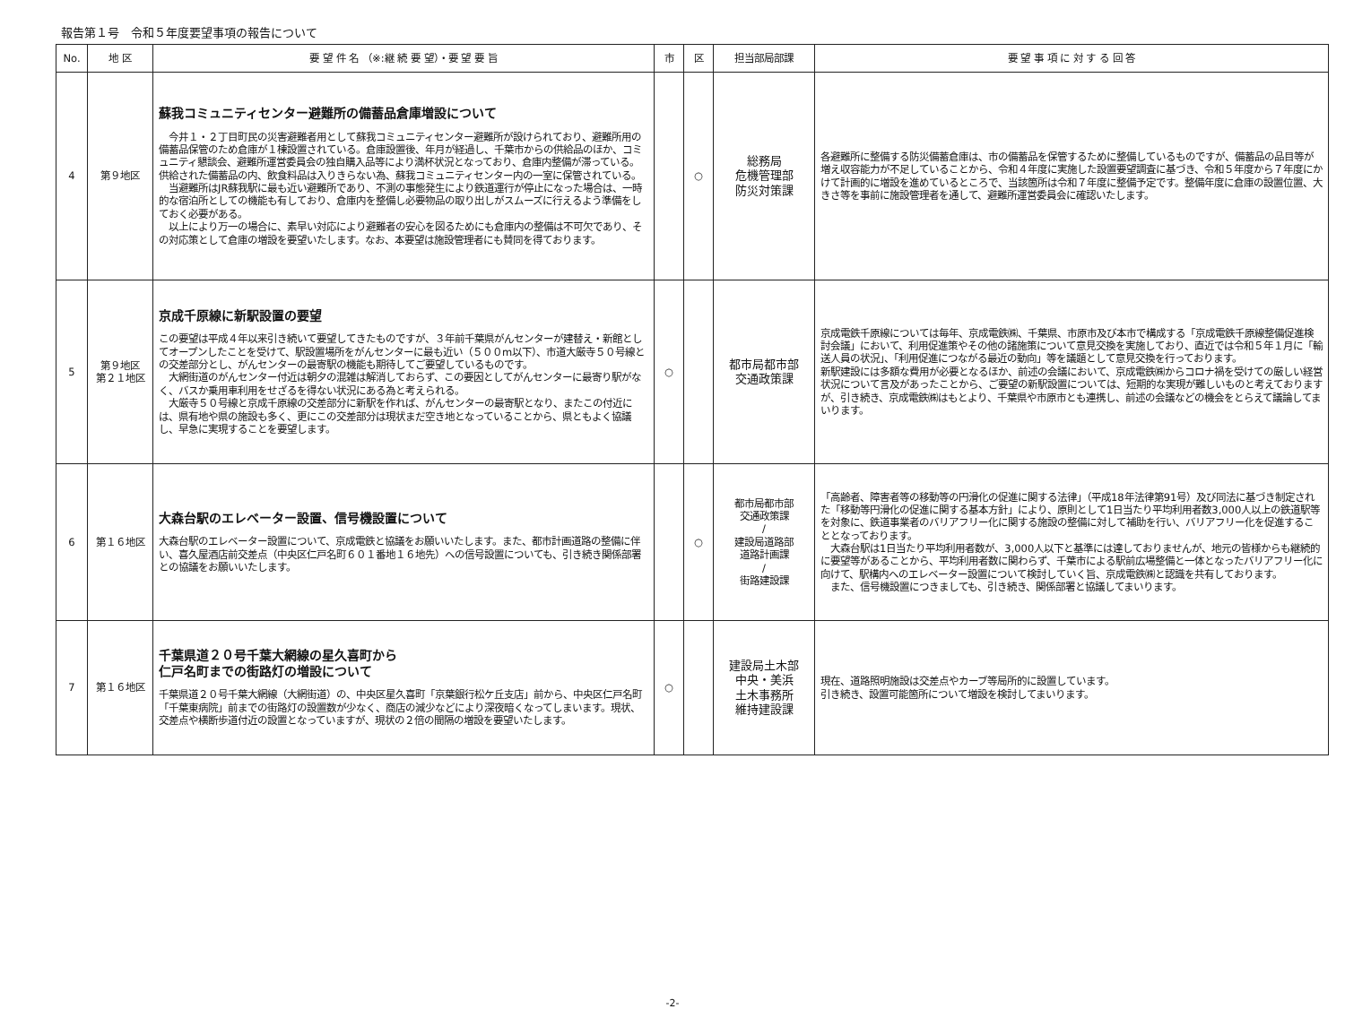報告第１号　令和５年度要望事項の報告について
| No. | 地 区 | 要 望 件 名 （※:継 続 要 望）・要 望 要 旨 | 市 | 区 | 担当部局部課 | 要 望 事 項 に 対 す る 回 答 |
| --- | --- | --- | --- | --- | --- | --- |
| 4 | 第９地区 | 蘇我コミュニティセンター避難所の備蓄品倉庫増設について 今井１・２丁目町民の災害避難者用として蘇我コミュニティセンター避難所が設けられており、避難所用の備蓄品保管のため倉庫が１棟設置されている。倉庫設置後、年月が経過し、千葉市からの供給品のほか、コミュニティ懇談会、避難所運営委員会の独自購入品等により満杯状況となっており、倉庫内整備が滞っている。供給された備蓄品の内、飲食料品は入りきらない為、蘇我コミュニティセンター内の一室に保管されている。 当避難所はJR蘇我駅に最も近い避難所であり、不測の事態発生により鉄道運行が停止になった場合は、一時的な宿泊所としての機能も有しており、倉庫内を整備し必要物品の取り出しがスムーズに行えるよう準備をしておく必要がある。 以上により万一の場合に、素早い対応により避難者の安心を図るためにも倉庫内の整備は不可欠であり、その対応策として倉庫の増設を要望いたします。なお、本要望は施設管理者にも賛同を得ております。 | | ○ | 総務局 危機管理部 防災対策課 | 各避難所に整備する防災備蓄倉庫は、市の備蓄品を保管するために整備しているものですが、備蓄品の品目等が増え収容能力が不足していることから、令和４年度に実施した設置要望調査に基づき、令和５年度から７年度にかけて計画的に増設を進めているところで、当該箇所は令和７年度に整備予定です。整備年度に倉庫の設置位置、大きさ等を事前に施設管理者を通して、避難所運営委員会に確認いたします。 |
| 5 | 第９地区 第２１地区 | 京成千原線に新駅設置の要望 この要望は平成４年以来引き続いて要望してきたものですが、３年前千葉県がんセンターが建替え・新館としてオープンしたことを受けて、駅設置場所をがんセンターに最も近い（５００m以下）、市道大厳寺５０号線との交差部分とし、がんセンターの最寄駅の機能も期待してご要望しているものです。 大網街道のがんセンター付近は朝夕の混雑は解消しておらず、この要因としてがんセンターに最寄り駅がなく、バスか乗用車利用をせざるを得ない状況にある為と考えられる。 大厳寺５０号線と京成千原線の交差部分に新駅を作れば、がんセンターの最寄駅となり、またこの付近には、県有地や県の施設も多く、更にこの交差部分は現状まだ空き地となっていることから、県ともよく協議し、早急に実現することを要望します。 | ○ | | 都市局都市部 交通政策課 | 京成電鉄千原線については毎年、京成電鉄㈱、千葉県、市原市及び本市で構成する「京成電鉄千原線整備促進検討会議」において、利用促進策やその他の諸施策について意見交換を実施しており、直近では令和５年１月に「輸送人員の状況」、「利用促進につながる最近の動向」等を議題として意見交換を行っております。 新駅建設には多額な費用が必要となるほか、前述の会議において、京成電鉄㈱からコロナ禍を受けての厳しい経営状況について言及があったことから、ご要望の新駅設置については、短期的な実現が難しいものと考えておりますが、引き続き、京成電鉄㈱はもとより、千葉県や市原市とも連携し、前述の会議などの機会をとらえて議論してまいります。 |
| 6 | 第１６地区 | 大森台駅のエレベーター設置、信号機設置について 大森台駅のエレベーター設置について、京成電鉄と協議をお願いいたします。また、都市計画道路の整備に伴い、喜久屋酒店前交差点（中央区仁戸名町６０１番地１６地先）への信号設置についても、引き続き関係部署との協議をお願いいたします。 | | ○ | 都市局都市部 交通政策課 / 建設局道路部 道路計画課 / 街路建設課 | 「高齢者、障害者等の移動等の円滑化の促進に関する法律」（平成18年法律第91号）及び同法に基づき制定された「移動等円滑化の促進に関する基本方針」により、原則として1日当たり平均利用者数3,000人以上の鉄道駅等を対象に、鉄道事業者のバリアフリー化に関する施設の整備に対して補助を行い、バリアフリー化を促進することとなっております。 大森台駅は1日当たり平均利用者数が、3,000人以下と基準には達しておりませんが、地元の皆様からも継続的に要望等があることから、平均利用者数に関わらず、千葉市による駅前広場整備と一体となったバリアフリー化に向けて、駅構内へのエレベーター設置について検討していく旨、京成電鉄㈱と認識を共有しております。 また、信号機設置につきましても、引き続き、関係部署と協議してまいります。 |
| 7 | 第１６地区 | 千葉県道２０号千葉大網線の星久喜町から 仁戸名町までの街路灯の増設について 千葉県道２０号千葉大網線（大網街道）の、中央区星久喜町「京葉銀行松ケ丘支店」前から、中央区仁戸名町「千葉東病院」前までの街路灯の設置数が少なく、商店の減少などにより深夜暗くなってしまいます。現状、交差点や横断歩道付近の設置となっていますが、現状の２倍の間隔の増設を要望いたします。 | ○ | | 建設局土木部 中央・美浜 土木事務所 維持建設課 | 現在、道路照明施設は交差点やカーブ等局所的に設置しています。 引き続き、設置可能箇所について増設を検討してまいります。 |
-2-